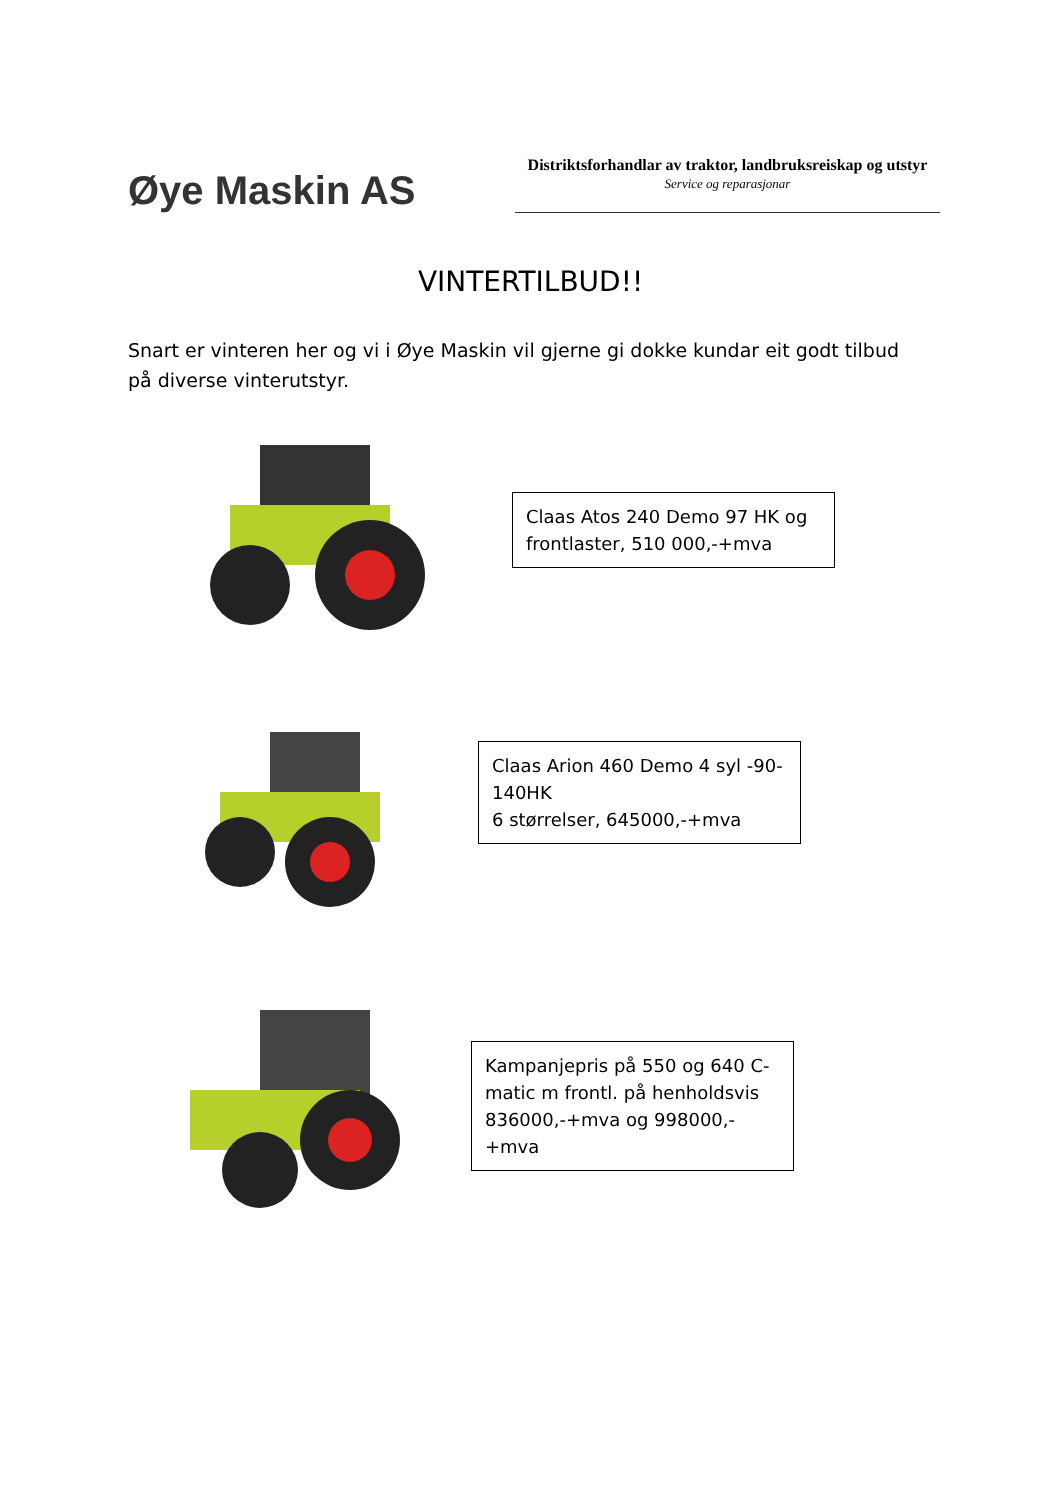Øye Maskin AS
Distriktsforhandlar av traktor, landbruksreiskap og utstyr
Service og reparasjonar
VINTERTILBUD!!
Snart er vinteren her og vi i Øye Maskin vil gjerne gi dokke kundar eit godt tilbud på diverse vinterutstyr.
Claas Atos 240 Demo 97 HK og frontlaster, 510 000,-+mva
Claas Arion 460 Demo 4 syl -90-140HK
6 størrelser, 645000,-+mva
Kampanjepris på 550 og 640 C-matic m frontl. på henholdsvis 836000,-+mva og 998000,-+mva